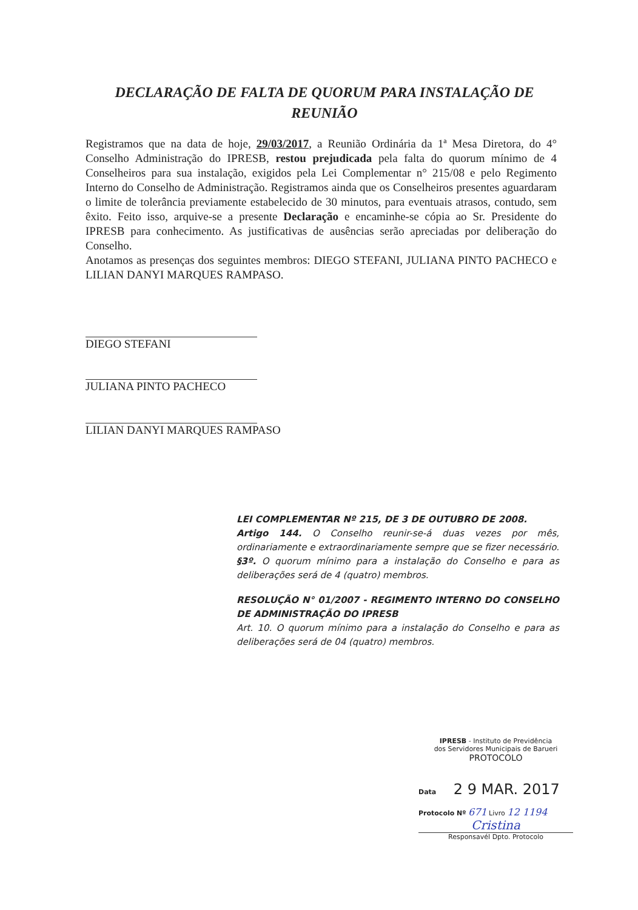DECLARAÇÃO DE FALTA DE QUORUM PARA INSTALAÇÃO DE REUNIÃO
Registramos que na data de hoje, 29/03/2017, a Reunião Ordinária da 1ª Mesa Diretora, do 4° Conselho Administração do IPRESB, restou prejudicada pela falta do quorum mínimo de 4 Conselheiros para sua instalação, exigidos pela Lei Complementar n° 215/08 e pelo Regimento Interno do Conselho de Administração. Registramos ainda que os Conselheiros presentes aguardaram o limite de tolerância previamente estabelecido de 30 minutos, para eventuais atrasos, contudo, sem êxito. Feito isso, arquive-se a presente Declaração e encaminhe-se cópia ao Sr. Presidente do IPRESB para conhecimento. As justificativas de ausências serão apreciadas por deliberação do Conselho.
Anotamos as presenças dos seguintes membros: DIEGO STEFANI, JULIANA PINTO PACHECO e LILIAN DANYI MARQUES RAMPASO.
DIEGO STEFANI
JULIANA PINTO PACHECO
LILIAN DANYI MARQUES RAMPASO
LEI COMPLEMENTAR Nº 215, DE 3 DE OUTUBRO DE 2008.
Artigo 144. O Conselho reunir-se-á duas vezes por mês, ordinariamente e extraordinariamente sempre que se fizer necessário.
§3º. O quorum mínimo para a instalação do Conselho e para as deliberações será de 4 (quatro) membros.
RESOLUÇÃO N° 01/2007 - REGIMENTO INTERNO DO CONSELHO DE ADMINISTRAÇÃO DO IPRESB
Art. 10. O quorum mínimo para a instalação do Conselho e para as deliberações será de 04 (quatro) membros.
IPRESB - Instituto de Previdência
dos Servidores Municipais de Barueri
PROTOCOLO
Data 2 9 MAR. 2017
Protocolo Nº 671 Livro 12 1194
Cristina
Responsavél Dpto. Protocolo